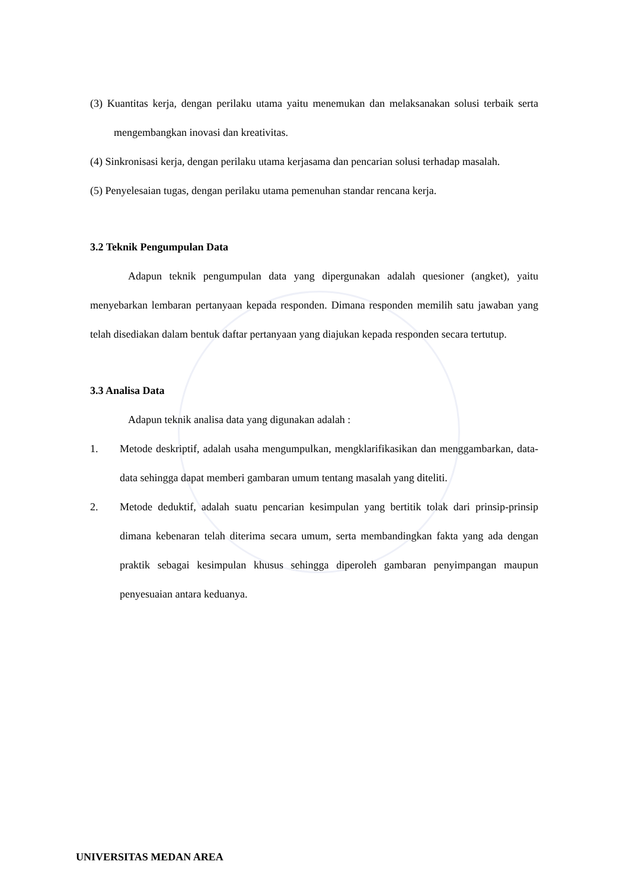(3) Kuantitas kerja, dengan perilaku utama yaitu menemukan dan melaksanakan solusi terbaik serta mengembangkan inovasi dan kreativitas.
(4) Sinkronisasi kerja, dengan perilaku utama kerjasama dan pencarian solusi terhadap masalah.
(5) Penyelesaian tugas, dengan perilaku utama pemenuhan standar rencana kerja.
3.2 Teknik Pengumpulan Data
Adapun teknik pengumpulan data yang dipergunakan adalah quesioner (angket), yaitu menyebarkan lembaran pertanyaan kepada responden. Dimana responden memilih satu jawaban yang telah disediakan dalam bentuk daftar pertanyaan yang diajukan kepada responden secara tertutup.
3.3 Analisa Data
Adapun teknik analisa data yang digunakan adalah :
1. Metode deskriptif, adalah usaha mengumpulkan, mengklarifikasikan dan menggambarkan, data-data sehingga dapat memberi gambaran umum tentang masalah yang diteliti.
2. Metode deduktif, adalah suatu pencarian kesimpulan yang bertitik tolak dari prinsip-prinsip dimana kebenaran telah diterima secara umum, serta membandingkan fakta yang ada dengan praktik sebagai kesimpulan khusus sehingga diperoleh gambaran penyimpangan maupun penyesuaian antara keduanya.
UNIVERSITAS MEDAN AREA